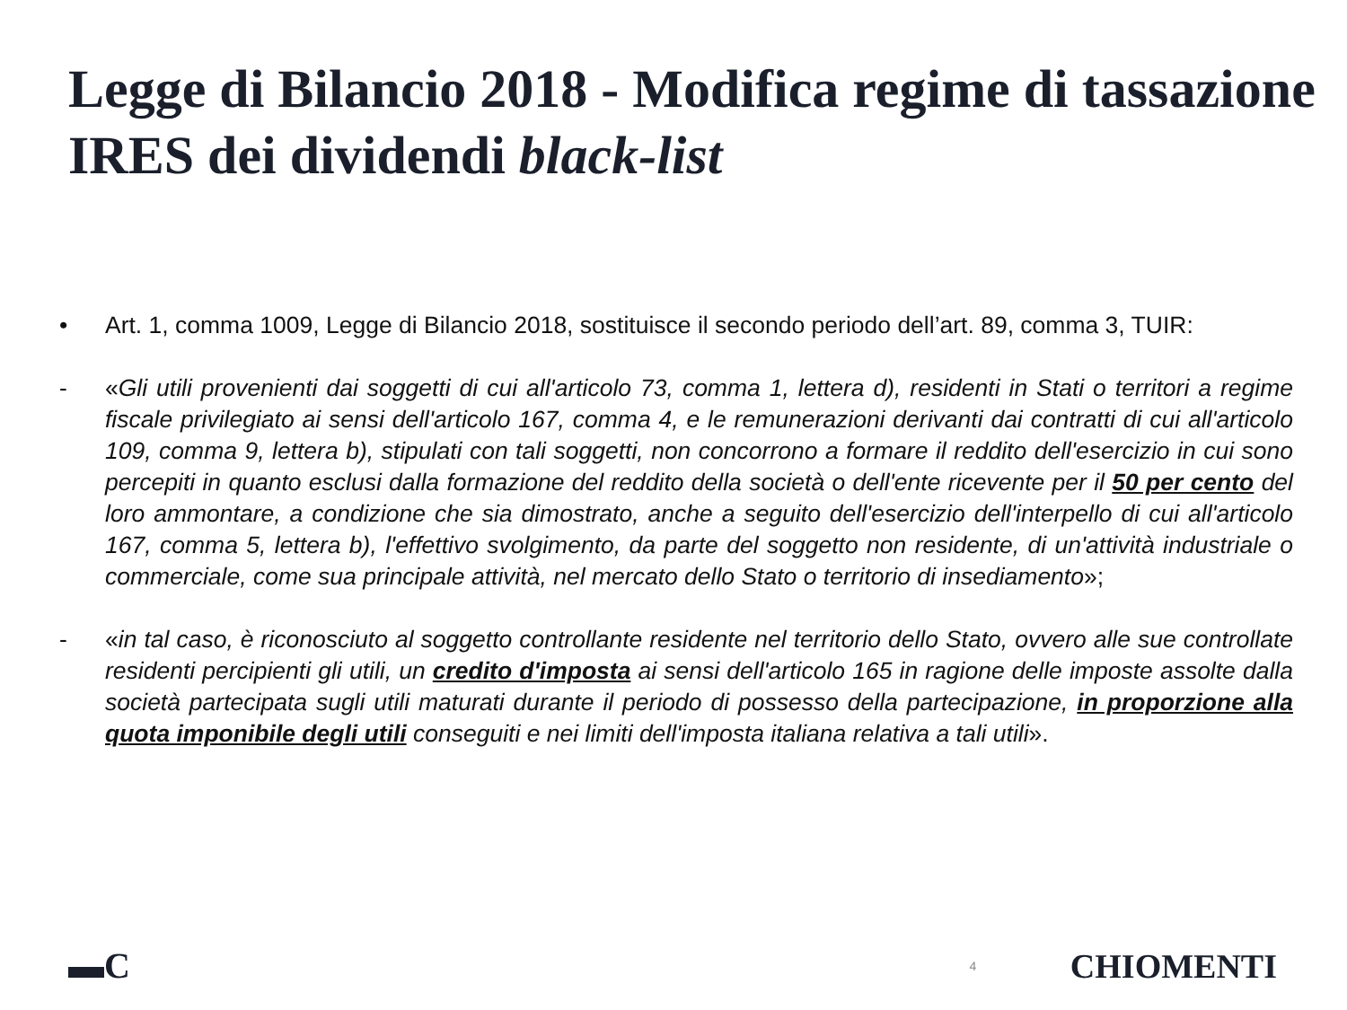Legge di Bilancio 2018 - Modifica regime di tassazione IRES dei dividendi black-list
• Art. 1, comma 1009, Legge di Bilancio 2018, sostituisce il secondo periodo dell’art. 89, comma 3, TUIR:
- «Gli utili provenienti dai soggetti di cui all'articolo 73, comma 1, lettera d), residenti in Stati o territori a regime fiscale privilegiato ai sensi dell'articolo 167, comma 4, e le remunerazioni derivanti dai contratti di cui all'articolo 109, comma 9, lettera b), stipulati con tali soggetti, non concorrono a formare il reddito dell'esercizio in cui sono percepiti in quanto esclusi dalla formazione del reddito della società o dell'ente ricevente per il 50 per cento del loro ammontare, a condizione che sia dimostrato, anche a seguito dell'esercizio dell'interpello di cui all'articolo 167, comma 5, lettera b), l'effettivo svolgimento, da parte del soggetto non residente, di un'attività industriale o commerciale, come sua principale attività, nel mercato dello Stato o territorio di insediamento»;
- «in tal caso, è riconosciuto al soggetto controllante residente nel territorio dello Stato, ovvero alle sue controllate residenti percipienti gli utili, un credito d'imposta ai sensi dell'articolo 165 in ragione delle imposte assolte dalla società partecipata sugli utili maturati durante il periodo di possesso della partecipazione, in proporzione alla quota imponibile degli utili conseguiti e nei limiti dell'imposta italiana relativa a tali utili».
▬C 4 CHIOMENTI